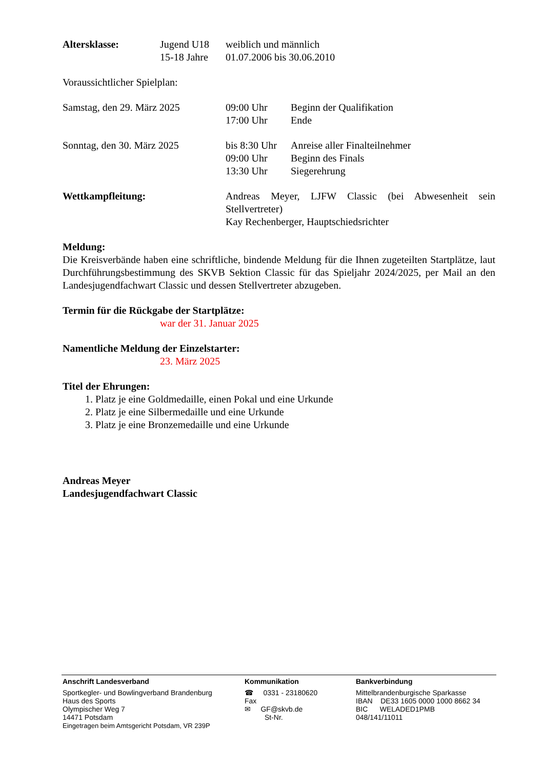Altersklasse: Jugend U18
15-18 Jahre
weiblich und männlich
01.07.2006 bis 30.06.2010
Voraussichtlicher Spielplan:
Samstag, den 29. März 2025 09:00 Uhr
17:00 Uhr
Beginn der Qualifikation
Ende
Sonntag, den 30. März 2025 bis 8:30 Uhr
09:00 Uhr
13:30 Uhr
Anreise aller Finalteilnehmer
Beginn des Finals
Siegerehrung
Wettkampfleitung: Andreas Meyer, LJFW Classic (bei Abwesenheit sein Stellvertreter)
Kay Rechenberger, Hauptschiedsrichter
Meldung:
Die Kreisverbände haben eine schriftliche, bindende Meldung für die Ihnen zugeteilten Startplätze, laut Durchführungsbestimmung des SKVB Sektion Classic für das Spieljahr 2024/2025, per Mail an den Landesjugendfachwart Classic und dessen Stellvertreter abzugeben.
Termin für die Rückgabe der Startplätze:
war der 31. Januar 2025
Namentliche Meldung der Einzelstarter:
23. März 2025
Titel der Ehrungen:
1. Platz je eine Goldmedaille, einen Pokal und eine Urkunde
2. Platz je eine Silbermedaille und eine Urkunde
3. Platz je eine Bronzemedaille und eine Urkunde
Andreas Meyer
Landesjugendfachwart Classic
Anschrift Landesverband
Sportkegler- und Bowlingverband Brandenburg
Haus des Sports
Olympischer Weg 7
14471 Potsdam
Eingetragen beim Amtsgericht Potsdam, VR 239P
Kommunikation
☎ 0331 - 23180620
Fax
✉ GF@skvb.de
St-Nr.
Bankverbindung
Mittelbrandenburgische Sparkasse
IBAN DE33 1605 0000 1000 8662 34
BIC WELADED1PMB
048/141/11011